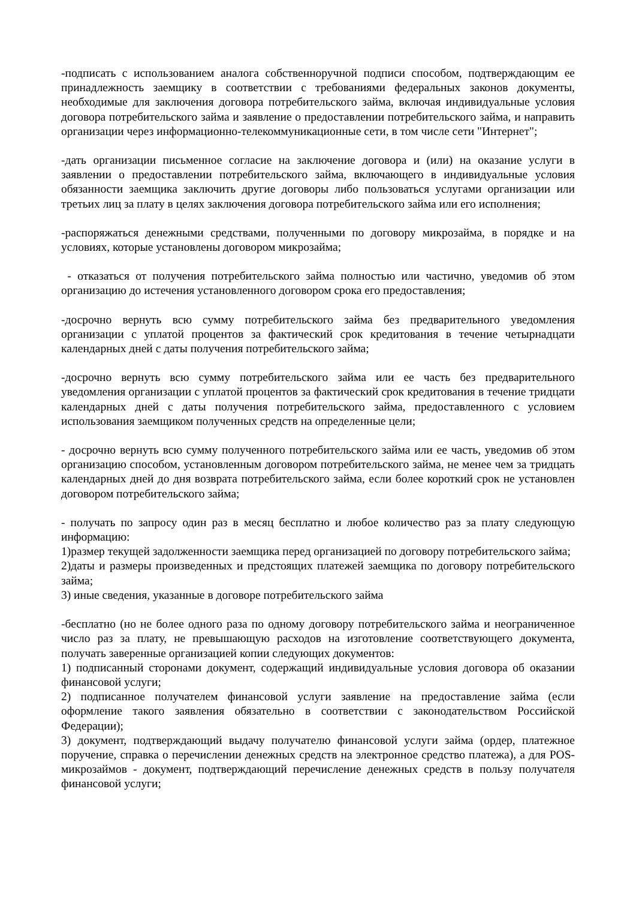-подписать с использованием аналога собственноручной подписи способом, подтверждающим ее принадлежность заемщику в соответствии с требованиями федеральных законов документы, необходимые для заключения договора потребительского займа, включая индивидуальные условия договора потребительского займа и заявление о предоставлении потребительского займа, и направить организации через информационно-телекоммуникационные сети, в том числе сети "Интернет";
-дать организации письменное согласие на заключение договора и (или) на оказание услуги в заявлении о предоставлении потребительского займа, включающего в индивидуальные условия обязанности заемщика заключить другие договоры либо пользоваться услугами организации или третьих лиц за плату в целях заключения договора потребительского займа или его исполнения;
-распоряжаться денежными средствами, полученными по договору микрозайма, в порядке и на условиях, которые установлены договором микрозайма;
- отказаться от получения потребительского займа полностью или частично, уведомив об этом организацию до истечения установленного договором срока его предоставления;
-досрочно вернуть всю сумму потребительского займа без предварительного уведомления организации с уплатой процентов за фактический срок кредитования в течение четырнадцати календарных дней с даты получения потребительского займа;
-досрочно вернуть всю сумму потребительского займа или ее часть без предварительного уведомления организации с уплатой процентов за фактический срок кредитования в течение тридцати календарных дней с даты получения потребительского займа, предоставленного с условием использования заемщиком полученных средств на определенные цели;
- досрочно вернуть всю сумму полученного потребительского займа или ее часть, уведомив об этом организацию способом, установленным договором потребительского займа, не менее чем за тридцать календарных дней до дня возврата потребительского займа, если более короткий срок не установлен договором потребительского займа;
- получать по запросу один раз в месяц бесплатно и любое количество раз за плату следующую информацию:
1)размер текущей задолженности заемщика перед организацией по договору потребительского займа;
2)даты и размеры произведенных и предстоящих платежей заемщика по договору потребительского займа;
3) иные сведения, указанные в договоре потребительского займа
-бесплатно (но не более одного раза по одному договору потребительского займа и неограниченное число раз за плату, не превышающую расходов на изготовление соответствующего документа, получать заверенные организацией копии следующих документов:
1) подписанный сторонами документ, содержащий индивидуальные условия договора об оказании финансовой услуги;
2) подписанное получателем финансовой услуги заявление на предоставление займа (если оформление такого заявления обязательно в соответствии с законодательством Российской Федерации);
3) документ, подтверждающий выдачу получателю финансовой услуги займа (ордер, платежное поручение, справка о перечислении денежных средств на электронное средство платежа), а для POS-микрозаймов - документ, подтверждающий перечисление денежных средств в пользу получателя финансовой услуги;